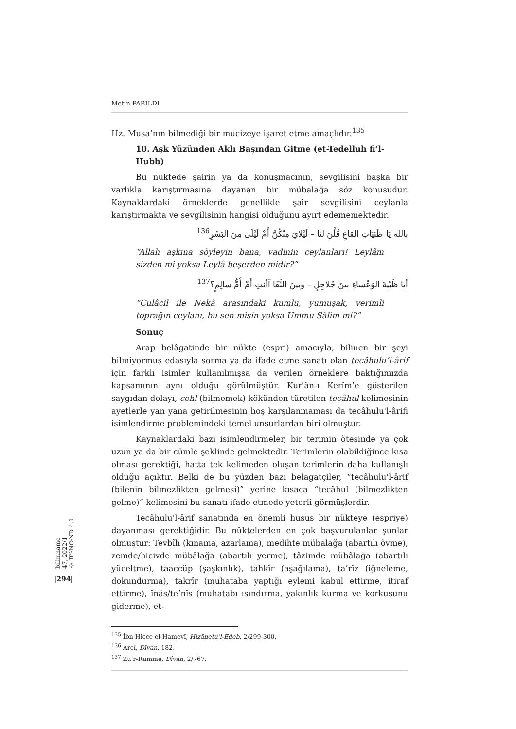Metin PARILDI
Hz. Musa’nın bilmediği bir mucizeye işaret etme amaçlıdır.<sup>135</sup>
10. Aşk Yüzünden Aklı Başından Gitme (et-Tedelluh fi’l-Hubb)
Bu nüktede şairin ya da konuşmacının, sevgilisini başka bir varlıkla karıştırmasına dayanan bir mübalağa söz konusudur. Kaynaklardaki örneklerde genellikle şair sevgilisini ceylanla karıştırmakta ve sevgilisinin hangisi olduğunu ayırt edememektedir.
بالله يَا ظَبَيَاتِ القاعِ قُلْنَ لنا – لَيْلايَ مِنْكُنَّ أَمْ لَيْلَى مِنَ البَشَرِ<sup>136</sup>
“Allah aşkına söyleyin bana, vadinin ceylanları! Leylâm sizden mi yoksa Leylâ beşerden midir?”
أيا ظَبْيةَ الوَعْساءِ بينَ جُلاجِلٍ – وبينَ النَّقَا آأنتِ أَمْ أُمُّ سالِمٍ؟<sup>137</sup>
“Culâcil ile Nekâ arasındaki kumlu, yumuşak, verimli toprağın ceylanı, bu sen misin yoksa Ummu Sâlim mi?”
Sonuç
Arap belâgatinde bir nükte (espri) amacıyla, bilinen bir şeyi bilmiyormuş edasıyla sorma ya da ifade etme sanatı olan tecâhulu’l-ârif için farklı isimler kullanılmışsa da verilen örneklere baktığımızda kapsamının aynı olduğu görülmüştür. Kur'ân-ı Kerîm’e gösterilen saygıdan dolayı, cehl (bilmemek) kökünden türetilen tecâhul kelimesinin ayetlerle yan yana getirilmesinin hoş karşılanmaması da tecâhulu'l-ârifi isimlendirme problemindeki temel unsurlardan biri olmuştur.
Kaynaklardaki bazı isimlendirmeler, bir terimin ötesinde ya çok uzun ya da bir cümle şeklinde gelmektedir. Terimlerin olabildiğince kısa olması gerektiği, hatta tek kelimeden oluşan terimlerin daha kullanışlı olduğu açıktır. Belki de bu yüzden bazı belagatçiler, “tecâhulu'l-ârif (bilenin bilmezlikten gelmesi)” yerine kısaca “tecâhul (bilmezlikten gelme)” kelimesini bu sanatı ifade etmede yeterli görmüşlerdir.
Tecâhulu'l-ârif sanatında en önemli husus bir nükteye (espriye) dayanması gerektiğidir. Bu nüktelerden en çok başvurulanlar şunlar olmuştur: Tevbîh (kınama, azarlama), medihte mübalağa (abartılı övme), zemde/hicivde mübâlağa (abartılı yerme), tâzimde mübâlağa (abartılı yüceltme), taaccüp (şaşkınlık), tahkîr (aşağılama), ta’rîz (iğneleme, dokundurma), takrîr (muhataba yaptığı eylemi kabul ettirme, itiraf ettirme), înâs/te’nîs (muhatabı ısındırma, yakınlık kurma ve korkusunu giderme), et-
<sup>135</sup> İbn Hicce el-Hamevî, Hizânetu’l-Edeb, 2/299-300.
<sup>136</sup> Arcî, Dîvân, 182.
<sup>137</sup> Zu’r-Rumme, Dîvan, 2/767.
bilimname
47, 2022/1
© BY-NC-ND 4.0
|294|